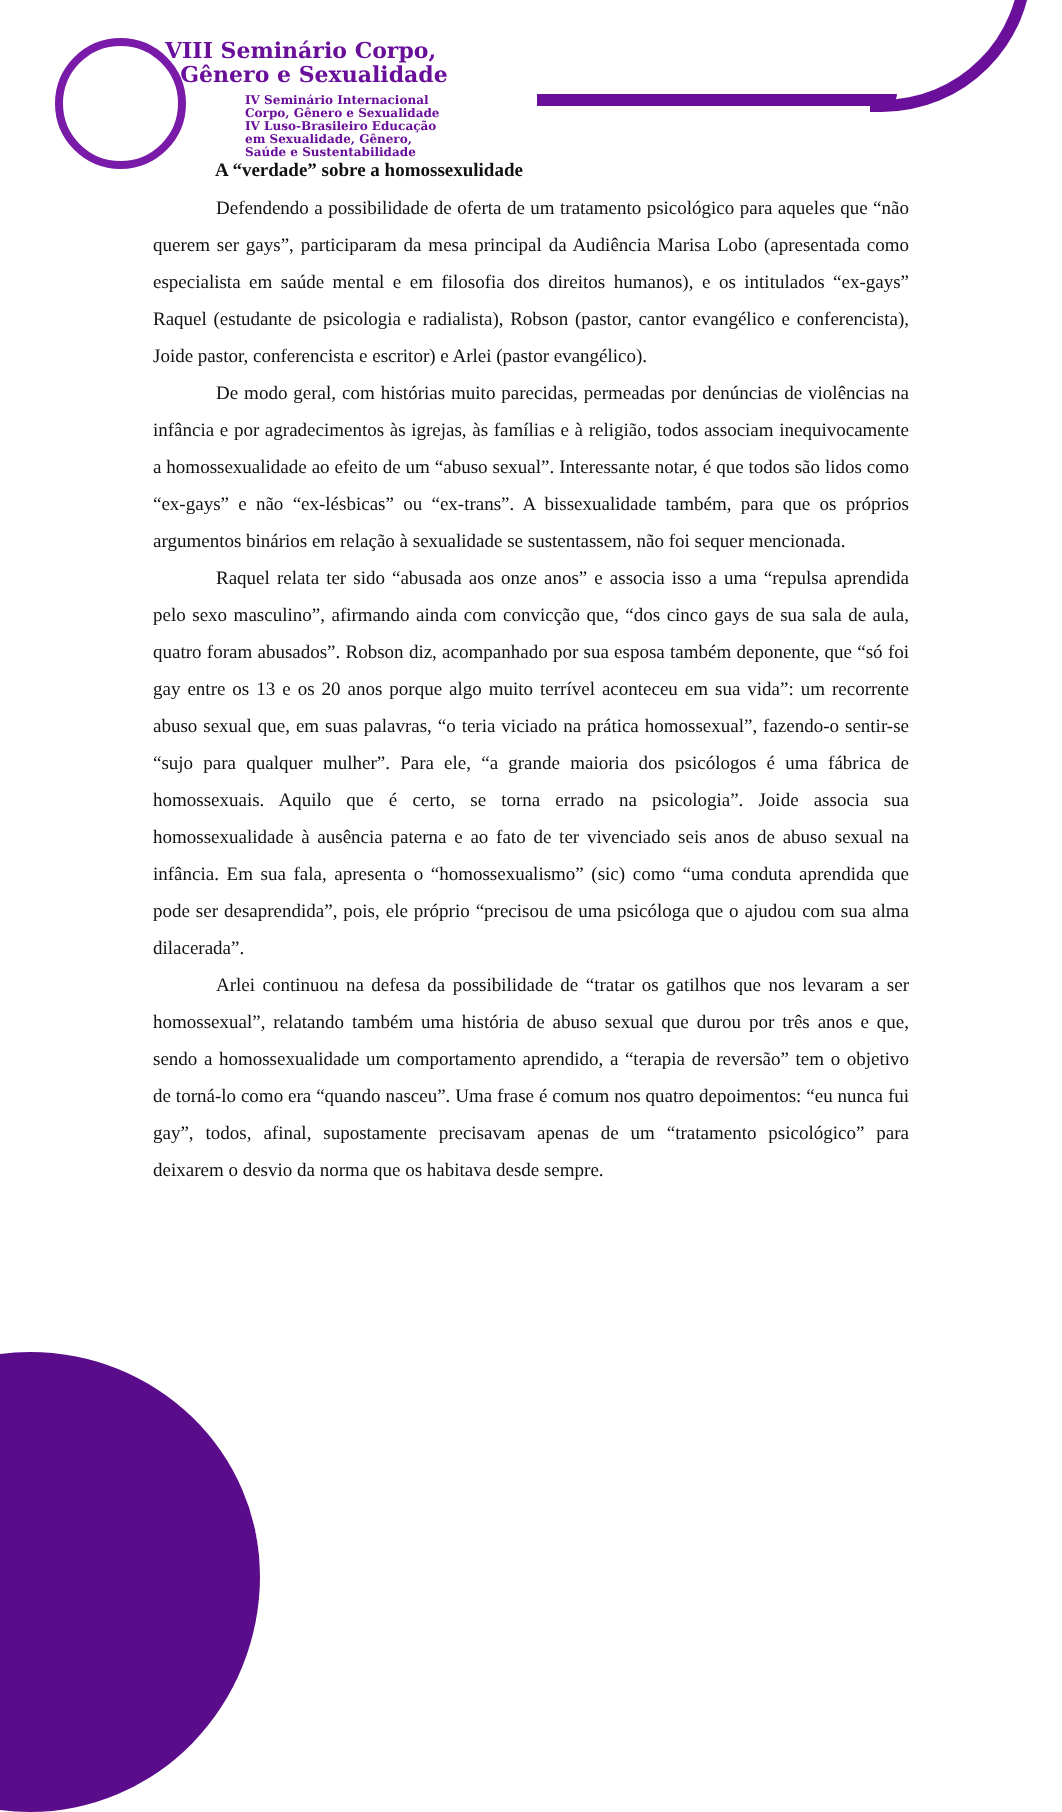VIII Seminário Corpo,
Gênero e Sexualidade
IV Seminário Internacional
Corpo, Gênero e Sexualidade
IV Luso-Brasileiro Educação
em Sexualidade, Gênero,
Saúde e Sustentabilidade
A “verdade” sobre a homossexulidade
Defendendo a possibilidade de oferta de um tratamento psicológico para aqueles que “não querem ser gays”, participaram da mesa principal da Audiência Marisa Lobo (apresentada como especialista em saúde mental e em filosofia dos direitos humanos), e os intitulados “ex-gays” Raquel (estudante de psicologia e radialista), Robson (pastor, cantor evangélico e conferencista), Joide pastor, conferencista e escritor) e Arlei (pastor evangélico).
De modo geral, com histórias muito parecidas, permeadas por denúncias de violências na infância e por agradecimentos às igrejas, às famílias e à religião, todos associam inequivocamente a homossexualidade ao efeito de um “abuso sexual”. Interessante notar, é que todos são lidos como “ex-gays” e não “ex-lésbicas” ou “ex-trans”. A bissexualidade também, para que os próprios argumentos binários em relação à sexualidade se sustentassem, não foi sequer mencionada.
Raquel relata ter sido “abusada aos onze anos” e associa isso a uma “repulsa aprendida pelo sexo masculino”, afirmando ainda com convicção que, “dos cinco gays de sua sala de aula, quatro foram abusados”. Robson diz, acompanhado por sua esposa também deponente, que “só foi gay entre os 13 e os 20 anos porque algo muito terrível aconteceu em sua vida”: um recorrente abuso sexual que, em suas palavras, “o teria viciado na prática homossexual”, fazendo-o sentir-se “sujo para qualquer mulher”. Para ele, “a grande maioria dos psicólogos é uma fábrica de homossexuais. Aquilo que é certo, se torna errado na psicologia”. Joide associa sua homossexualidade à ausência paterna e ao fato de ter vivenciado seis anos de abuso sexual na infância. Em sua fala, apresenta o “homossexualismo” (sic) como “uma conduta aprendida que pode ser desaprendida”, pois, ele próprio “precisou de uma psicóloga que o ajudou com sua alma dilacerada”.
Arlei continuou na defesa da possibilidade de “tratar os gatilhos que nos levaram a ser homossexual”, relatando também uma história de abuso sexual que durou por três anos e que, sendo a homossexualidade um comportamento aprendido, a “terapia de reversão” tem o objetivo de torná-lo como era “quando nasceu”. Uma frase é comum nos quatro depoimentos: “eu nunca fui gay”, todos, afinal, supostamente precisavam apenas de um “tratamento psicológico” para deixarem o desvio da norma que os habitava desde sempre.